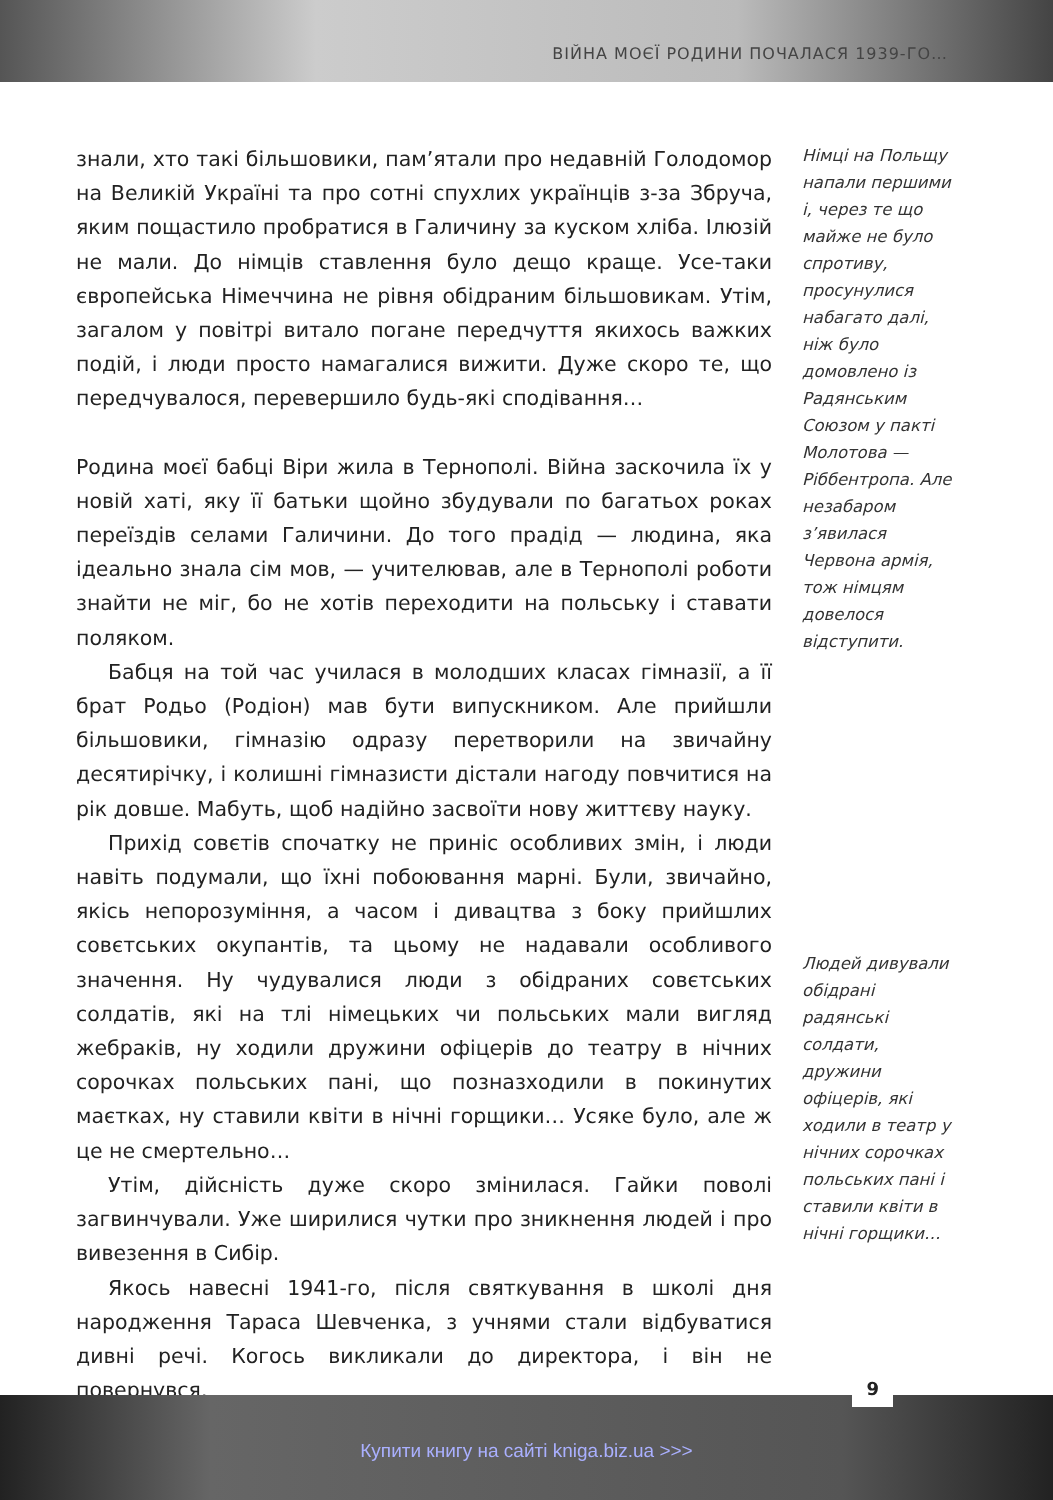ВІЙНА МОЄЇ РОДИНИ ПОЧАЛАСЯ 1939-ГО…
знали, хто такі більшовики, пам’ятали про недавній Голодомор на Великій Україні та про сотні спухлих українців з-за Збруча, яким пощастило пробратися в Галичину за куском хліба. Ілюзій не мали. До німців ставлення було дещо краще. Усе-таки європейська Німеччина не рівня обідраним більшовикам. Утім, загалом у повітрі витало погане передчуття якихось важких подій, і люди просто намагалися вижити. Дуже скоро те, що передчувалося, перевершило будь-які сподівання…
Родина моєї бабці Віри жила в Тернополі. Війна заскочила їх у новій хаті, яку її батьки щойно збудували по багатьох роках переїздів селами Галичини. До того прадід — людина, яка ідеально знала сім мов, — учителював, але в Тернополі роботи знайти не міг, бо не хотів переходити на польську і ставати поляком.
Бабця на той час училася в молодших класах гімназії, а її брат Родьо (Родіон) мав бути випускником. Але прийшли більшовики, гімназію одразу перетворили на звичайну десятирічку, і колишні гімназисти дістали нагоду повчитися на рік довше. Мабуть, щоб надійно засвоїти нову життєву науку.
Прихід совєтів спочатку не приніс особливих змін, і люди навіть подумали, що їхні побоювання марні. Були, звичайно, якісь непорозуміння, а часом і дивацтва з боку прийшлих совєтських окупантів, та цьому не надавали особливого значення. Ну чудувалися люди з обідраних совєтських солдатів, які на тлі німецьких чи польських мали вигляд жебраків, ну ходили дружини офіцерів до театру в нічних сорочках польських пані, що позназходили в покинутих маєтках, ну ставили квіти в нічні горщики… Усяке було, але ж це не смертельно…
Утім, дійсність дуже скоро змінилася. Гайки поволі загвинчували. Уже ширилися чутки про зникнення людей і про вивезення в Сибір.
Якось навесні 1941-го, після святкування в школі дня народження Тараса Шевченка, з учнями стали відбуватися дивні речі. Когось викликали до директора, і він не повернувся,
Німці на Польщу напали першими і, через те що майже не було спротиву, просунулися набагато далі, ніж було домовлено із Радянським Союзом у пакті Молотова — Ріббентропа. Але незабаром з’явилася Червона армія, тож німцям довелося відступити.
Людей дивували обідрані радянські солдати, дружини офіцерів, які ходили в театр у нічних сорочках польських пані і ставили квіти в нічні горщики…
9
Купити книгу на сайті kniga.biz.ua >>>